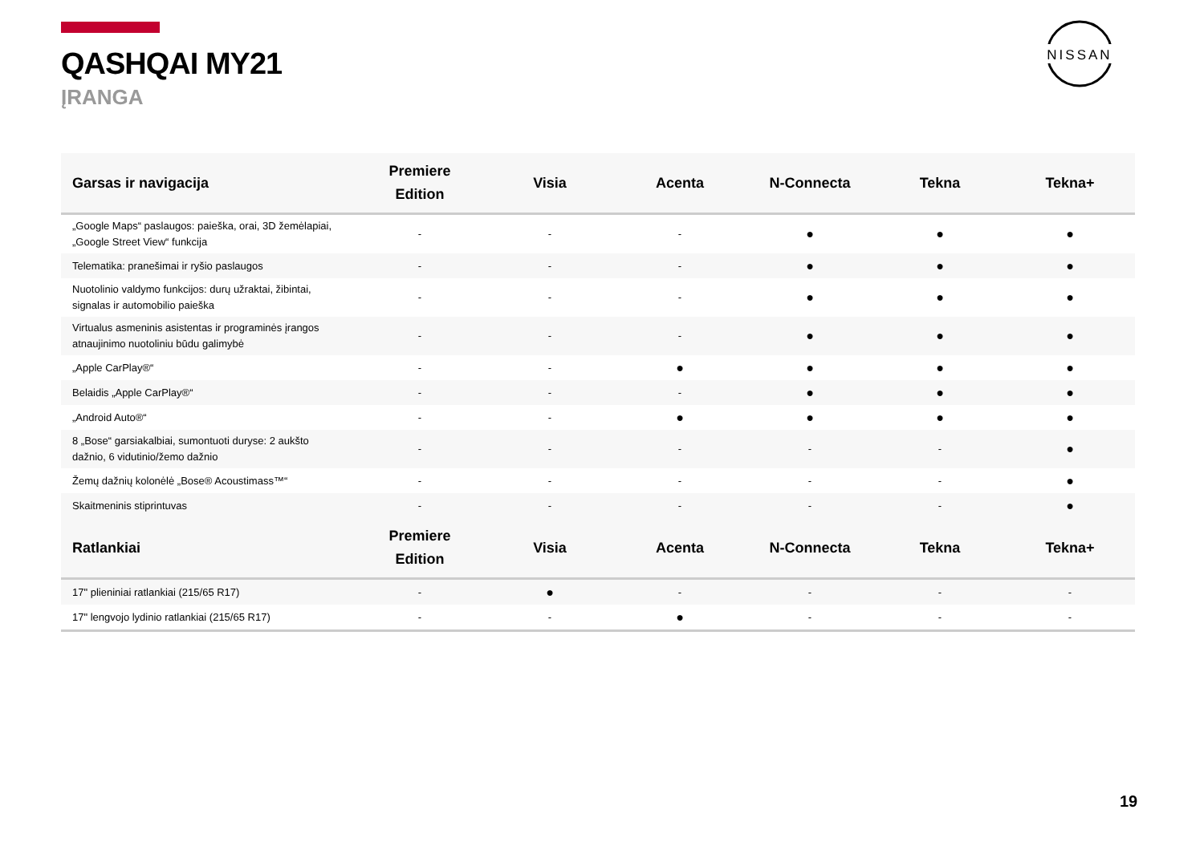QASHQAI MY21
ĮRANGA
NISSAN
| Garsas ir navigacija | Premiere Edition | Visia | Acenta | N-Connecta | Tekna | Tekna+ |
| --- | --- | --- | --- | --- | --- | --- |
| „Google Maps“ paslaugos: paieška, orai, 3D žemėlapiai, „Google Street View“ funkcija | - | - | - | ● | ● | ● |
| Telematika: pranešimai ir ryšio paslaugos | - | - | - | ● | ● | ● |
| Nuotolinio valdymo funkcijos: durų užraktai, žibintai, signalas ir automobilio paieška | - | - | - | ● | ● | ● |
| Virtualus asmeninis asistentas ir programinės įrangos atnaujinimo nuotoliniu būdu galimybė | - | - | - | ● | ● | ● |
| „Apple CarPlay®“ | - | - | ● | ● | ● | ● |
| Belaidis „Apple CarPlay®“ | - | - | - | ● | ● | ● |
| „Android Auto®“ | - | - | ● | ● | ● | ● |
| 8 „Bose“ garsiakalbiai, sumontuoti duryse: 2 aukšto dažnio, 6 vidutinio/žemo dažnio | - | - | - | - | - | ● |
| Žemų dažnių kolonėlė „Bose® Acoustimass™“ | - | - | - | - | - | ● |
| Skaitmeninis stiprintuvas | - | - | - | - | - | ● |
| Ratlankiai | Premiere Edition | Visia | Acenta | N-Connecta | Tekna | Tekna+ |
| 17" plieniniai ratlankiai (215/65 R17) | - | ● | - | - | - | - |
| 17" lengvojo lydinio ratlankiai (215/65 R17) | - | - | ● | - | - | - |
19